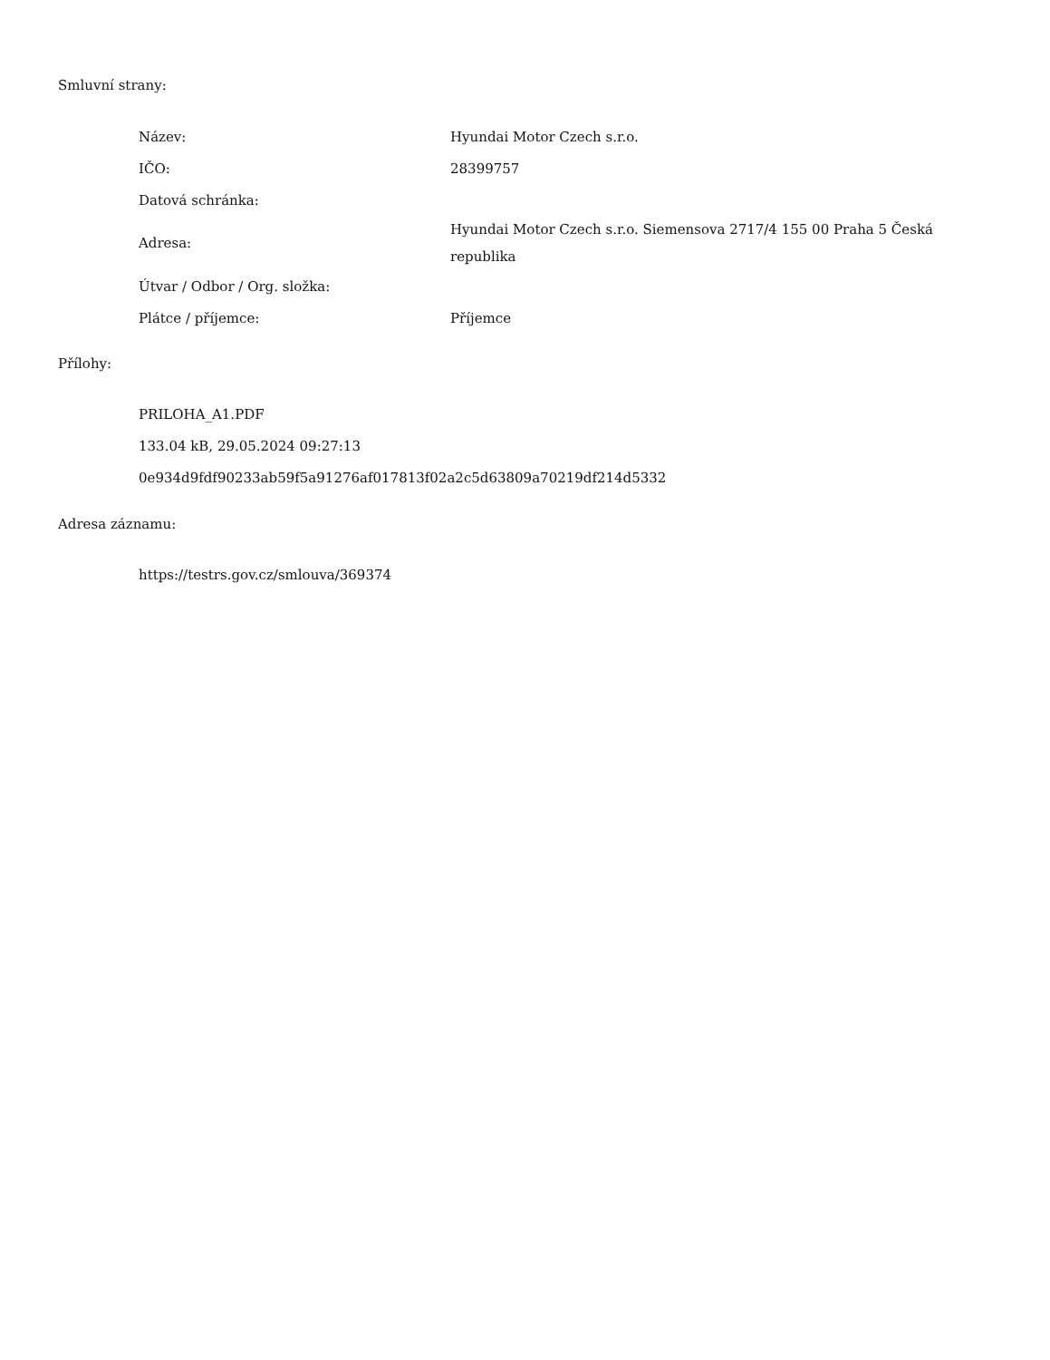Smluvní strany:
| Název: | Hyundai Motor Czech s.r.o. |
| IČO: | 28399757 |
| Datová schránka: | |
| Adresa: | Hyundai Motor Czech s.r.o. Siemensova 2717/4 155 00 Praha 5 Česká republika |
| Útvar / Odbor / Org. složka: | |
| Plátce / příjemce: | Příjemce |
Přílohy:
PRILOHA_A1.PDF
133.04 kB, 29.05.2024 09:27:13
0e934d9fdf90233ab59f5a91276af017813f02a2c5d63809a70219df214d5332
Adresa záznamu:
https://testrs.gov.cz/smlouva/369374